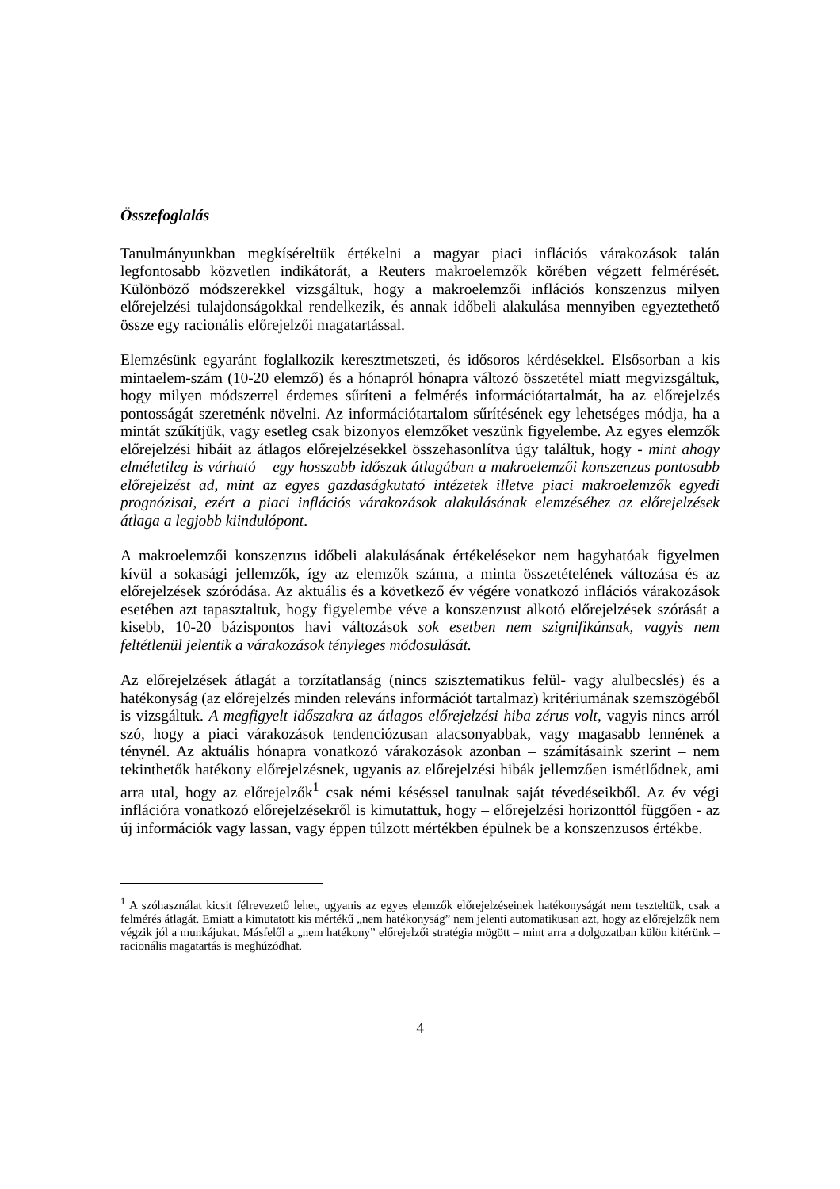Összefoglalás
Tanulmányunkban megkíséreltük értékelni a magyar piaci inflációs várakozások talán legfontosabb közvetlen indikátorát, a Reuters makroelemzők körében végzett felmérését. Különböző módszerekkel vizsgáltuk, hogy a makroelemzői inflációs konszenzus milyen előrejelzési tulajdonságokkal rendelkezik, és annak időbeli alakulása mennyiben egyeztethető össze egy racionális előrejelzői magatartással.
Elemzésünk egyaránt foglalkozik keresztmetszeti, és idősoros kérdésekkel. Elsősorban a kis mintaelem-szám (10-20 elemző) és a hónapról hónapra változó összetétel miatt megvizsgáltuk, hogy milyen módszerrel érdemes sűríteni a felmérés információtartalmát, ha az előrejelzés pontosságát szeretnénk növelni. Az információtartalom sűrítésének egy lehetséges módja, ha a mintát szűkítjük, vagy esetleg csak bizonyos elemzőket veszünk figyelembe. Az egyes elemzők előrejelzési hibáit az átlagos előrejelzésekkel összehasonlítva úgy találtuk, hogy - mint ahogy elméletileg is várható – egy hosszabb időszak átlagában a makroelemzői konszenzus pontosabb előrejelzést ad, mint az egyes gazdaságkutató intézetek illetve piaci makroelemzők egyedi prognózisai, ezért a piaci inflációs várakozások alakulásának elemzéséhez az előrejelzések átlaga a legjobb kiindulópont.
A makroelemzői konszenzus időbeli alakulásának értékelésekor nem hagyhatóak figyelmen kívül a sokasági jellemzők, így az elemzők száma, a minta összetételének változása és az előrejelzések szóródása. Az aktuális és a következő év végére vonatkozó inflációs várakozások esetében azt tapasztaltuk, hogy figyelembe véve a konszenzust alkotó előrejelzések szórását a kisebb, 10-20 bázispontos havi változások sok esetben nem szignifikánsak, vagyis nem feltétlenül jelentik a várakozások tényleges módosulását.
Az előrejelzések átlagát a torzítatlanság (nincs szisztematikus felül- vagy alulbecslés) és a hatékonyság (az előrejelzés minden releváns információt tartalmaz) kritériumának szemszögéből is vizsgáltuk. A megfigyelt időszakra az átlagos előrejelzési hiba zérus volt, vagyis nincs arról szó, hogy a piaci várakozások tendenciózusan alacsonyabbak, vagy magasabb lennének a ténynél. Az aktuális hónapra vonatkozó várakozások azonban – számításaink szerint – nem tekinthetők hatékony előrejelzésnek, ugyanis az előrejelzési hibák jellemzően ismétlődnek, ami arra utal, hogy az előrejelzők<sup>1</sup> csak némi késéssel tanulnak saját tévedéseikből. Az év végi inflációra vonatkozó előrejelzésekről is kimutattuk, hogy – előrejelzési horizonttól függően - az új információk vagy lassan, vagy éppen túlzott mértékben épülnek be a konszenzusos értékbe.
<sup>1</sup> A szóhasználat kicsit félrevezető lehet, ugyanis az egyes elemzők előrejelzéseinek hatékonyságát nem teszteltük, csak a felmérés átlagát. Emiatt a kimutatott kis mértékű „nem hatékonyság” nem jelenti automatikusan azt, hogy az előrejelzők nem végzik jól a munkájukat. Másfelől a „nem hatékony” előrejelzői stratégia mögött – mint arra a dolgozatban külön kitérünk – racionális magatartás is meghúzódhat.
4